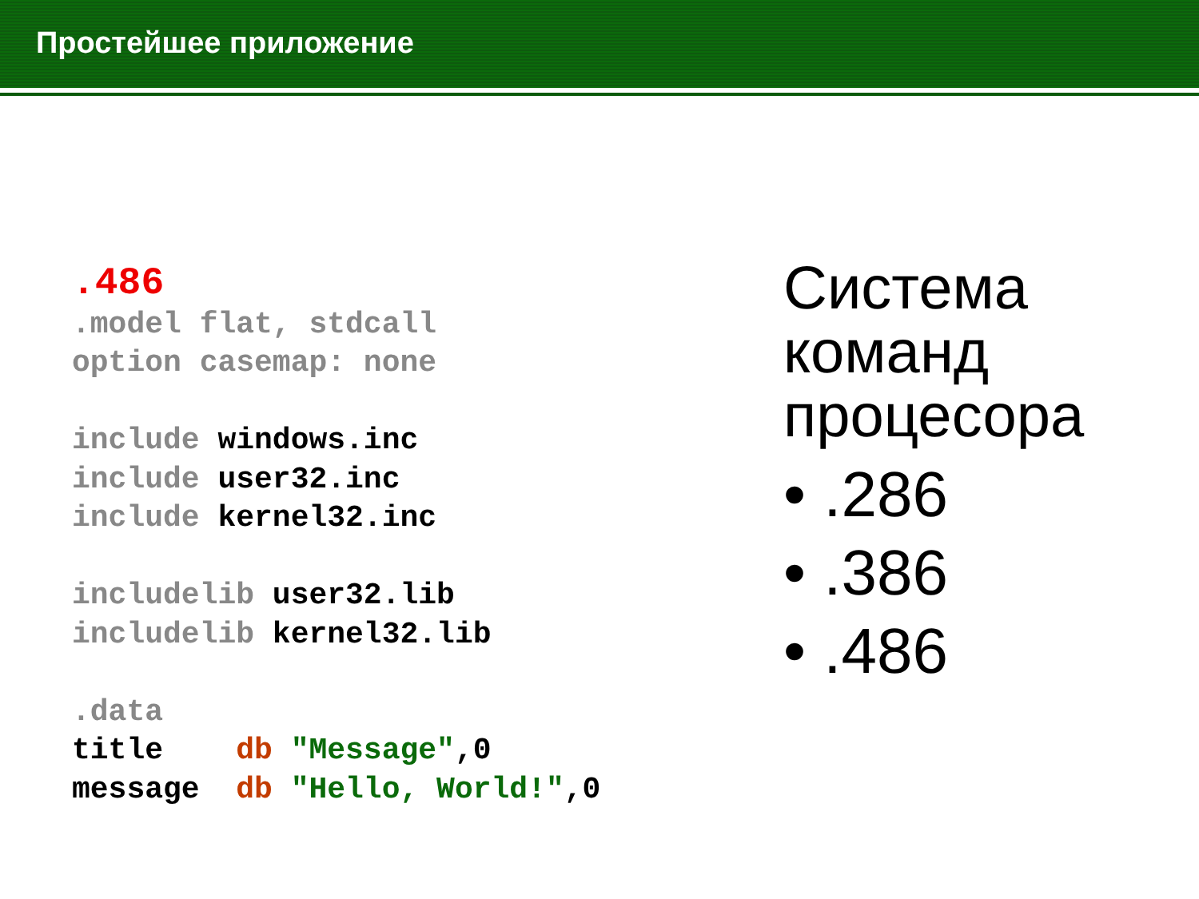Простейшее приложение
.486 .model flat, stdcall option casemap: none include windows.inc include user32.inc include kernel32.inc includelib user32.lib includelib kernel32.lib .data title db "Message",0 message db "Hello, World!",0
Система
команд
процесора
• .286
• .386
• .486